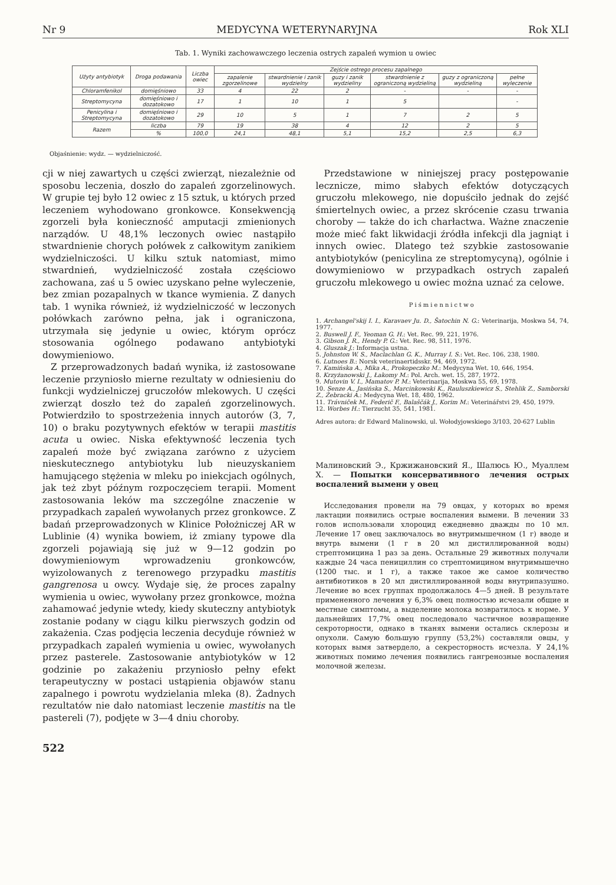Nr 9 MEDYCYNA WETERYNARYJNA Rok XLI
Tab. 1. Wyniki zachowawczego leczenia ostrych zapaleń wymion u owiec
| Użyty antybiotyk | Droga podawania | Liczba owiec | Zejście ostrego procesu zapalnego | | | | | |
| --- | --- | --- | --- | --- | --- | --- | --- | --- |
| | | | zapalenie zgorzelinowe | stwardnienie i zanik wydzielny | guzy i zanik wydzieliny | stwardnienie z ograniczoną wydzieliną | guzy z ograniczoną wydzieliną | pełne wyleczenie |
| Chloramfenikol | domięśniowo | 33 | 4 | 22 | 2 | - | - | - |
| Streptomycyna | domięśniowo i dozatokowo | 17 | 1 | 10 | 1 | 5 | | - |
| Penicylina i Streptomycyna | domięśniowo i dozatokowo | 29 | 10 | 5 | 1 | 7 | 2 | 5 |
| Razem | liczba | 79 | 19 | 38 | 4 | 12 | 2 | 5 |
| | % | 100,0 | 24,1 | 48,1 | 5,1 | 15,2 | 2,5 | 6,3 |
Objaśnienie: wydz. — wydzielniczość.
cji w niej zawartych u części zwierząt, niezależnie od sposobu leczenia, doszło do zapaleń zgorzelinowych. W grupie tej było 12 owiec z 15 sztuk, u których przed leczeniem wyhodowano gronkowce. Konsekwencją zgorzeli była konieczność amputacji zmienionych narządów. U 48,1% leczonych owiec nastąpiło stwardnienie chorych połówek z całkowitym zanikiem wydzielniczości. U kilku sztuk natomiast, mimo stwardnień, wydzielniczość została częściowo zachowana, zaś u 5 owiec uzyskano pełne wyleczenie, bez zmian pozapalnych w tkance wymienia. Z danych tab. 1 wynika również, iż wydzielniczość w leczonych połówkach zarówno pełna, jak i ograniczona, utrzymała się jedynie u owiec, którym oprócz stosowania ogólnego podawano antybiotyki dowymieniowo.
Z przeprowadzonych badań wynika, iż zastosowane leczenie przyniosło mierne rezultaty w odniesieniu do funkcji wydzielniczej gruczołów mlekowych. U części zwierząt doszło też do zapaleń zgorzelinowych. Potwierdziło to spostrzeżenia innych autorów (3, 7, 10) o braku pozytywnych efektów w terapii mastitis acuta u owiec. Niska efektywność leczenia tych zapaleń może być związana zarówno z użyciem nieskutecznego antybiotyku lub nieuzyskaniem hamującego stężenia w mleku po iniekcjach ogólnych, jak też zbyt późnym rozpoczęciem terapii. Moment zastosowania leków ma szczególne znaczenie w przypadkach zapaleń wywołanych przez gronkowce. Z badań przeprowadzonych w Klinice Położniczej AR w Lublinie (4) wynika bowiem, iż zmiany typowe dla zgorzeli pojawiają się już w 9—12 godzin po dowymieniowym wprowadzeniu gronkowców, wyizolowanych z terenowego przypadku mastitis gangrenosa u owcy. Wydaje się, że proces zapalny wymienia u owiec, wywołany przez gronkowce, można zahamować jedynie wtedy, kiedy skuteczny antybiotyk zostanie podany w ciągu kilku pierwszych godzin od zakażenia. Czas podjęcia leczenia decyduje również w przypadkach zapaleń wymienia u owiec, wywołanych przez pasterele. Zastosowanie antybiotyków w 12 godzinie po zakażeniu przyniosło pełny efekt terapeutyczny w postaci ustąpienia objawów stanu zapalnego i powrotu wydzielania mleka (8). Żadnych rezultatów nie dało natomiast leczenie mastitis na tle pastereli (7), podjęte w 3—4 dniu choroby.
Przedstawione w niniejszej pracy postępowanie lecznicze, mimo słabych efektów dotyczących gruczołu mlekowego, nie dopuściło jednak do zejść śmiertelnych owiec, a przez skrócenie czasu trwania choroby — także do ich charłactwa. Ważne znaczenie może mieć fakt likwidacji źródła infekcji dla jagniąt i innych owiec. Dlatego też szybkie zastosowanie antybiotyków (penicylina ze streptomycyną), ogólnie i dowymieniowo w przypadkach ostrych zapaleń gruczołu mlekowego u owiec można uznać za celowe.
Piśmiennictwo
1. Archangel'skij I. I., Karavaev Ju. D., Šatochin N. G.: Veterinarija, Moskwa 54, 74, 1977.
2. Buswell J. F., Yeoman G. H.: Vet. Rec. 99, 221, 1976.
3. Gibson J. R., Hendy P. G.: Vet. Rec. 98, 511, 1976.
4. Gluszak J.: Informacja ustna.
5. Johnston W. S., Maclachlan G. K., Murray I. S.: Vet. Rec. 106, 238, 1980.
6. Lutnoes B.: Norsk veterinaertidsskr. 94, 469, 1972.
7. Kamińska A., Mika A., Prokopeczko M.: Medycyna Wet. 10, 646, 1954.
8. Krzyżanowski J., Łakomy M.: Pol. Arch. wet. 15, 287, 1972.
9. Mutovin V. I., Mamatov P. M.: Veterinarija, Moskwa 55, 69, 1978.
10. Senze A., Jasińska S., Marcinkowski K., Rauluszkiewicz S., Stehlik Z., Samborski Z., Żebracki A.: Medycyna Wet. 18, 480, 1962.
11. Trávniček M., Federič F., Balaščák J., Korim M.: Veterinářstvi 29, 450, 1979.
12. Worbes H.: Tierzucht 35, 541, 1981.
Adres autora: dr Edward Malinowski, ul. Wołodyjowskiego 3/103, 20-627 Lublin
Малиновский Э., Кржижановский Я., Шалюсь Ю., Муаллем Х. — Попытки консервативного лечения острых воспалений вымени у овец
Исследования провели на 79 овцах, у которых во время лактации появились острые воспаления вымени. В лечении 33 голов использовали хлороцид ежедневно дважды по 10 мл. Лечение 17 овец заключалось во внутримышечном (1 г) вводе и внутрь вымени (1 г в 20 мл дистиллированной воды) стрептомицина 1 раз за день. Остальные 29 животных получали каждые 24 часа пенициллин со стрептомицином внутримышечно (1200 тыс. и 1 г), а также такое же самое количество антибиотиков в 20 мл дистиллированной воды внутрипазушно. Лечение во всех группах продолжалось 4—5 дней. В результате примененного лечения у 6,3% овец полностью исчезали общие и местные симптомы, а выделение молока возвратилось к норме. У дальнейших 17,7% овец последовало частичное возвращение секроторности, однако в тканях вымени остались склерозы и опухоли. Самую большую группу (53,2%) составляли овцы, у которых вымя затвердело, а секресторность исчезла. У 24,1% животных помимо лечения появились гангренозные воспаления молочной железы.
522